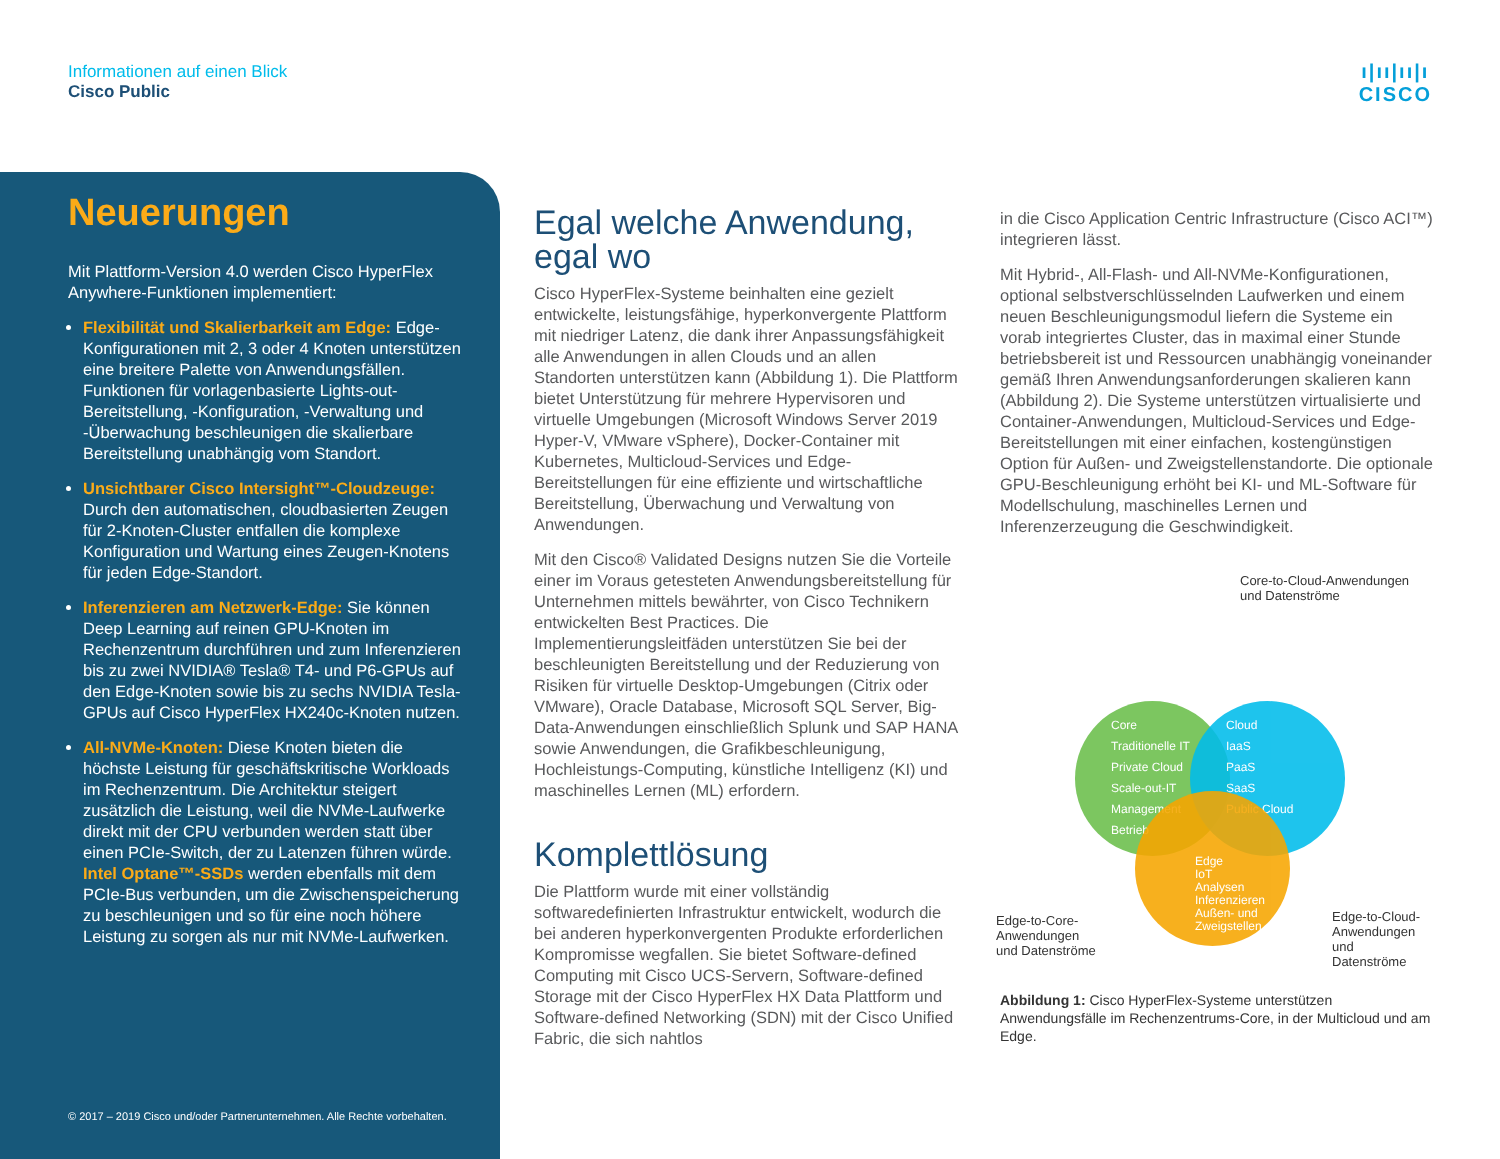Informationen auf einen Blick
Cisco Public
ı|ıı|ıı|ı
CISCO
Neuerungen
Mit Plattform-Version 4.0 werden Cisco HyperFlex Anywhere-Funktionen implementiert:
Flexibilität und Skalierbarkeit am Edge: Edge-Konfigurationen mit 2, 3 oder 4 Knoten unterstützen eine breitere Palette von Anwendungsfällen. Funktionen für vorlagenbasierte Lights-out-Bereitstellung, -Konfiguration, -Verwaltung und -Überwachung beschleunigen die skalierbare Bereitstellung unabhängig vom Standort.
Unsichtbarer Cisco Intersight™-Cloudzeuge: Durch den automatischen, cloudbasierten Zeugen für 2-Knoten-Cluster entfallen die komplexe Konfiguration und Wartung eines Zeugen-Knotens für jeden Edge-Standort.
Inferenzieren am Netzwerk-Edge: Sie können Deep Learning auf reinen GPU-Knoten im Rechenzentrum durchführen und zum Inferenzieren bis zu zwei NVIDIA® Tesla® T4- und P6-GPUs auf den Edge-Knoten sowie bis zu sechs NVIDIA Tesla-GPUs auf Cisco HyperFlex HX240c-Knoten nutzen.
All-NVMe-Knoten: Diese Knoten bieten die höchste Leistung für geschäftskritische Workloads im Rechenzentrum. Die Architektur steigert zusätzlich die Leistung, weil die NVMe-Laufwerke direkt mit der CPU verbunden werden statt über einen PCIe-Switch, der zu Latenzen führen würde. Intel Optane™-SSDs werden ebenfalls mit dem PCIe-Bus verbunden, um die Zwischenspeicherung zu beschleunigen und so für eine noch höhere Leistung zu sorgen als nur mit NVMe-Laufwerken.
© 2017 – 2019 Cisco und/oder Partnerunternehmen. Alle Rechte vorbehalten.
Egal welche Anwendung, egal wo
Cisco HyperFlex-Systeme beinhalten eine gezielt entwickelte, leistungsfähige, hyperkonvergente Plattform mit niedriger Latenz, die dank ihrer Anpassungsfähigkeit alle Anwendungen in allen Clouds und an allen Standorten unterstützen kann (Abbildung 1). Die Plattform bietet Unterstützung für mehrere Hypervisoren und virtuelle Umgebungen (Microsoft Windows Server 2019 Hyper-V, VMware vSphere), Docker-Container mit Kubernetes, Multicloud-Services und Edge-Bereitstellungen für eine effiziente und wirtschaftliche Bereitstellung, Überwachung und Verwaltung von Anwendungen.
Mit den Cisco® Validated Designs nutzen Sie die Vorteile einer im Voraus getesteten Anwendungsbereitstellung für Unternehmen mittels bewährter, von Cisco Technikern entwickelten Best Practices. Die Implementierungsleitfäden unterstützen Sie bei der beschleunigten Bereitstellung und der Reduzierung von Risiken für virtuelle Desktop-Umgebungen (Citrix oder VMware), Oracle Database, Microsoft SQL Server, Big-Data-Anwendungen einschließlich Splunk und SAP HANA sowie Anwendungen, die Grafikbeschleunigung, Hochleistungs-Computing, künstliche Intelligenz (KI) und maschinelles Lernen (ML) erfordern.
Komplettlösung
Die Plattform wurde mit einer vollständig softwaredefinierten Infrastruktur entwickelt, wodurch die bei anderen hyperkonvergenten Produkte erforderlichen Kompromisse wegfallen. Sie bietet Software-defined Computing mit Cisco UCS-Servern, Software-defined Storage mit der Cisco HyperFlex HX Data Plattform und Software-defined Networking (SDN) mit der Cisco Unified Fabric, die sich nahtlos
in die Cisco Application Centric Infrastructure (Cisco ACI™) integrieren lässt.
Mit Hybrid-, All-Flash- und All-NVMe-Konfigurationen, optional selbstverschlüsselnden Laufwerken und einem neuen Beschleunigungsmodul liefern die Systeme ein vorab integriertes Cluster, das in maximal einer Stunde betriebsbereit ist und Ressourcen unabhängig voneinander gemäß Ihren Anwendungsanforderungen skalieren kann (Abbildung 2). Die Systeme unterstützen virtualisierte und Container-Anwendungen, Multicloud-Services und Edge-Bereitstellungen mit einer einfachen, kostengünstigen Option für Außen- und Zweigstellenstandorte. Die optionale GPU-Beschleunigung erhöht bei KI- und ML-Software für Modellschulung, maschinelles Lernen und Inferenzerzeugung die Geschwindigkeit.
Core-to-Cloud-Anwendungen
und Datenströme
Core
Traditionelle IT
Private Cloud
Scale-out-IT
Management
Betrieb
Cloud
IaaS
PaaS
SaaS
Public Cloud
Edge
IoT
Analysen
Inferenzieren
Außen- und
Zweigstellen
Edge-to-Core-
Anwendungen
und Datenströme
Edge-to-Cloud-
Anwendungen und
Datenströme
Abbildung 1: Cisco HyperFlex-Systeme unterstützen Anwendungsfälle im Rechenzentrums-Core, in der Multicloud und am Edge.